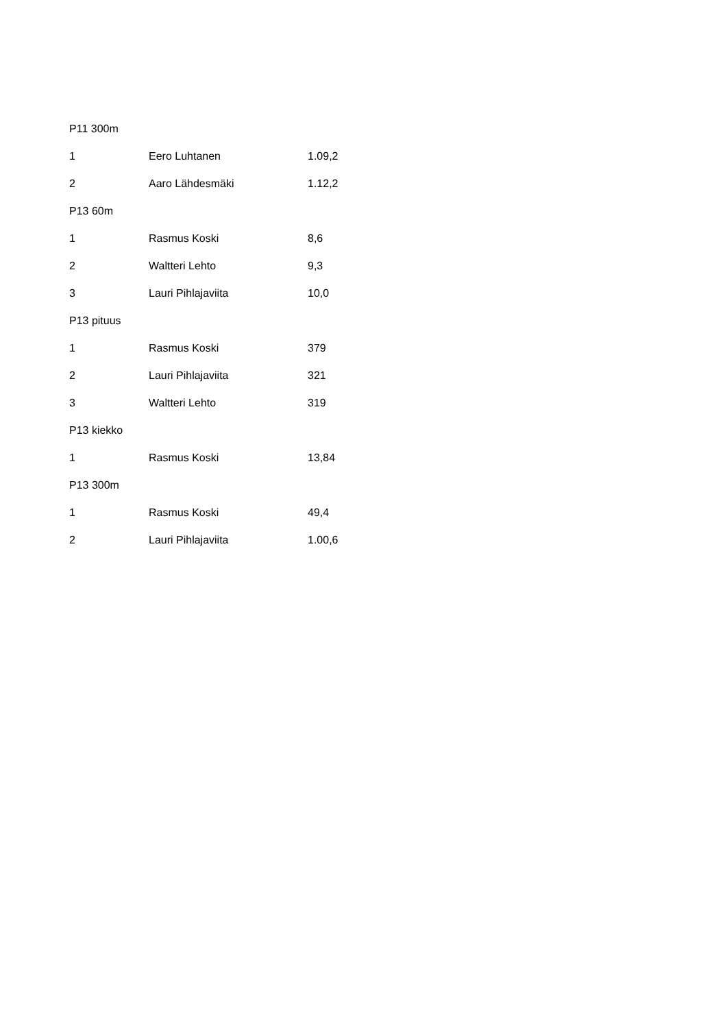| P11 300m | | |
| 1 | Eero Luhtanen | 1.09,2 |
| 2 | Aaro Lähdesmäki | 1.12,2 |
| P13 60m | | |
| 1 | Rasmus Koski | 8,6 |
| 2 | Waltteri Lehto | 9,3 |
| 3 | Lauri Pihlajaviita | 10,0 |
| P13 pituus | | |
| 1 | Rasmus Koski | 379 |
| 2 | Lauri Pihlajaviita | 321 |
| 3 | Waltteri Lehto | 319 |
| P13 kiekko | | |
| 1 | Rasmus Koski | 13,84 |
| P13 300m | | |
| 1 | Rasmus Koski | 49,4 |
| 2 | Lauri Pihlajaviita | 1.00,6 |